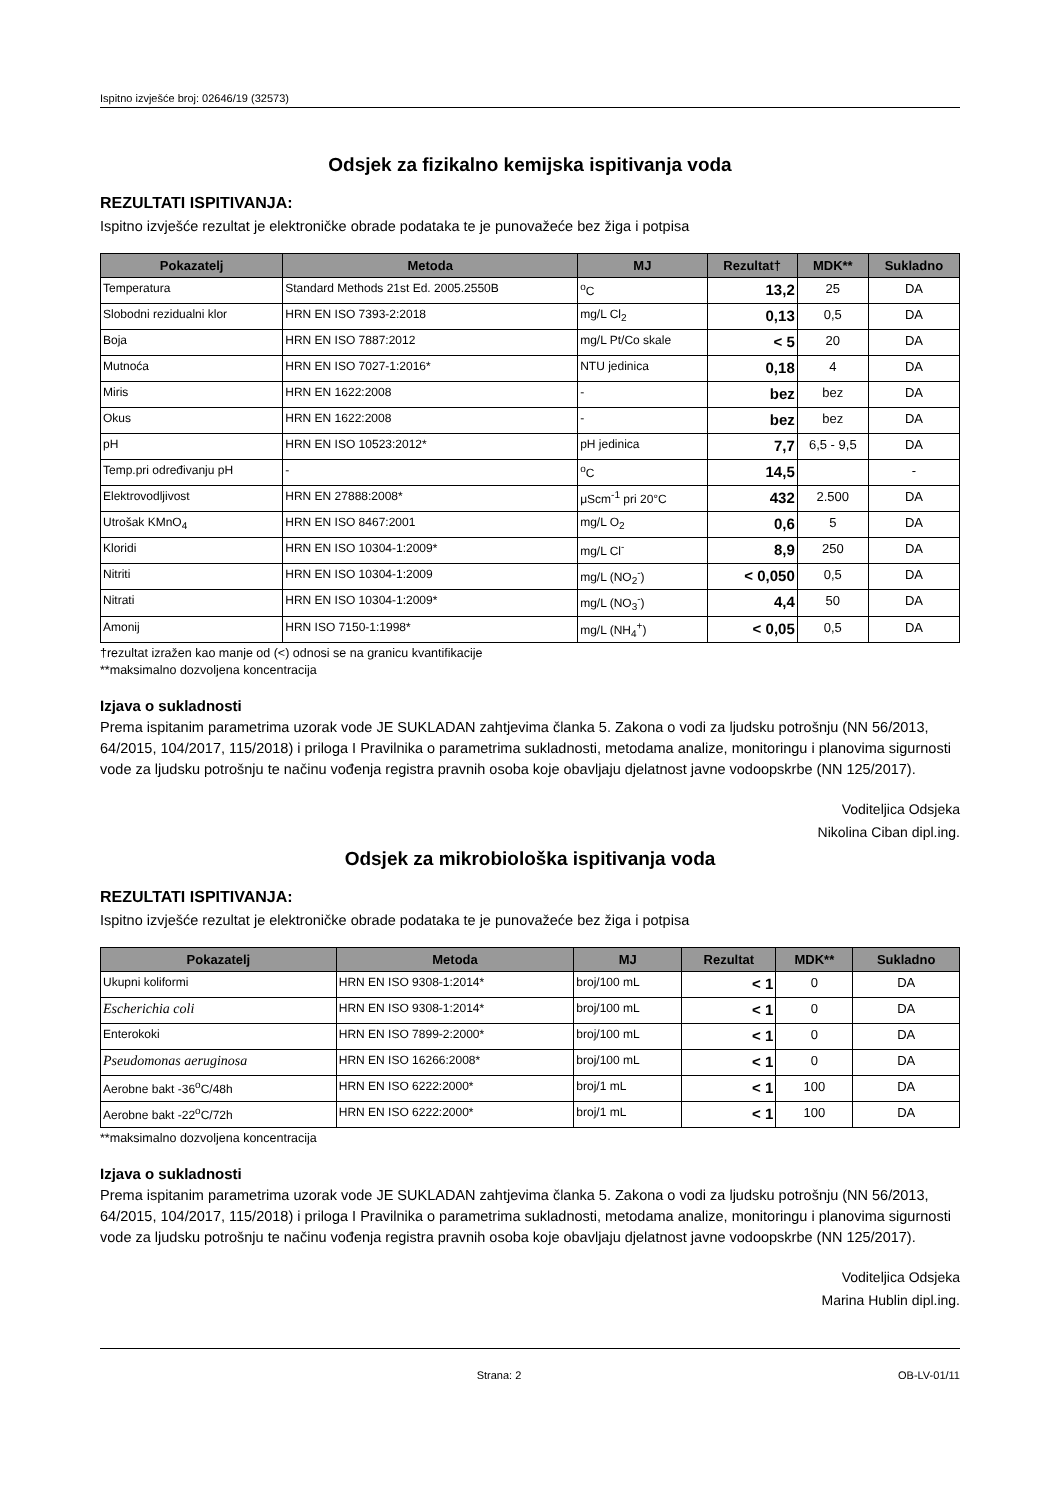Ispitno izvješće broj: 02646/19 (32573)
Odsjek za fizikalno kemijska ispitivanja voda
REZULTATI ISPITIVANJA:
Ispitno izvješće rezultat je elektroničke obrade podataka te je punovažeće bez žiga i potpisa
| Pokazatelj | Metoda | MJ | Rezultat† | MDK** | Sukladno |
| --- | --- | --- | --- | --- | --- |
| Temperatura | Standard Methods 21st Ed. 2005.2550B | <sup>o</sup> C | 13,2 | 25 | DA |
| Slobodni rezidualni klor | HRN EN ISO 7393-2:2018 | mg/L Cl<sub>2</sub> | 0,13 | 0,5 | DA |
| Boja | HRN EN ISO 7887:2012 | mg/L Pt/Co skale | < 5 | 20 | DA |
| Mutnoća | HRN EN ISO 7027-1:2016* | NTU jedinica | 0,18 | 4 | DA |
| Miris | HRN EN 1622:2008 | - | bez | bez | DA |
| Okus | HRN EN 1622:2008 | - | bez | bez | DA |
| pH | HRN EN ISO 10523:2012* | pH jedinica | 7,7 | 6,5 - 9,5 | DA |
| Temp.pri određivanju pH | - | <sup>o</sup> C | 14,5 | | - |
| Elektrovodljivost | HRN EN 27888:2008* | μScm<sup>-1</sup> pri 20°C | 432 | 2.500 | DA |
| Utrošak KMnO<sub>4</sub> | HRN EN ISO 8467:2001 | mg/L O<sub>2</sub> | 0,6 | 5 | DA |
| Kloridi | HRN EN ISO 10304-1:2009* | mg/L Cl<sup>-</sup> | 8,9 | 250 | DA |
| Nitriti | HRN EN ISO 10304-1:2009 | mg/L (NO<sub>2</sub><sup>-</sup>) | < 0,050 | 0,5 | DA |
| Nitrati | HRN EN ISO 10304-1:2009* | mg/L (NO<sub>3</sub><sup>-</sup>) | 4,4 | 50 | DA |
| Amonij | HRN ISO 7150-1:1998* | mg/L (NH<sub>4</sub><sup>+</sup>) | < 0,05 | 0,5 | DA |
†rezultat izražen kao manje od (<) odnosi se na granicu kvantifikacije
**maksimalno dozvoljena koncentracija
Izjava o sukladnosti
Prema ispitanim parametrima uzorak vode JE SUKLADAN zahtjevima članka 5. Zakona o vodi za ljudsku potrošnju (NN 56/2013, 64/2015, 104/2017, 115/2018) i priloga I Pravilnika o parametrima sukladnosti, metodama analize, monitoringu i planovima sigurnosti vode za ljudsku potrošnju te načinu vođenja registra pravnih osoba koje obavljaju djelatnost javne vodoopskrbe (NN 125/2017).
Voditeljica Odsjeka
Nikolina Ciban dipl.ing.
Odsjek za mikrobiološka ispitivanja voda
REZULTATI ISPITIVANJA:
Ispitno izvješće rezultat je elektroničke obrade podataka te je punovažeće bez žiga i potpisa
| Pokazatelj | Metoda | MJ | Rezultat | MDK** | Sukladno |
| --- | --- | --- | --- | --- | --- |
| Ukupni koliformi | HRN EN ISO 9308-1:2014* | broj/100 mL | < 1 | 0 | DA |
| Escherichia coli | HRN EN ISO 9308-1:2014* | broj/100 mL | < 1 | 0 | DA |
| Enterokoki | HRN EN ISO 7899-2:2000* | broj/100 mL | < 1 | 0 | DA |
| Pseudomonas aeruginosa | HRN EN ISO 16266:2008* | broj/100 mL | < 1 | 0 | DA |
| Aerobne bakt -36<sup>o</sup>C/48h | HRN EN ISO 6222:2000* | broj/1 mL | < 1 | 100 | DA |
| Aerobne bakt -22<sup>o</sup>C/72h | HRN EN ISO 6222:2000* | broj/1 mL | < 1 | 100 | DA |
**maksimalno dozvoljena koncentracija
Izjava o sukladnosti
Prema ispitanim parametrima uzorak vode JE SUKLADAN zahtjevima članka 5. Zakona o vodi za ljudsku potrošnju (NN 56/2013, 64/2015, 104/2017, 115/2018) i priloga I Pravilnika o parametrima sukladnosti, metodama analize, monitoringu i planovima sigurnosti vode za ljudsku potrošnju te načinu vođenja registra pravnih osoba koje obavljaju djelatnost javne vodoopskrbe (NN 125/2017).
Voditeljica Odsjeka
Marina Hublin dipl.ing.
Strana: 2 OB-LV-01/11